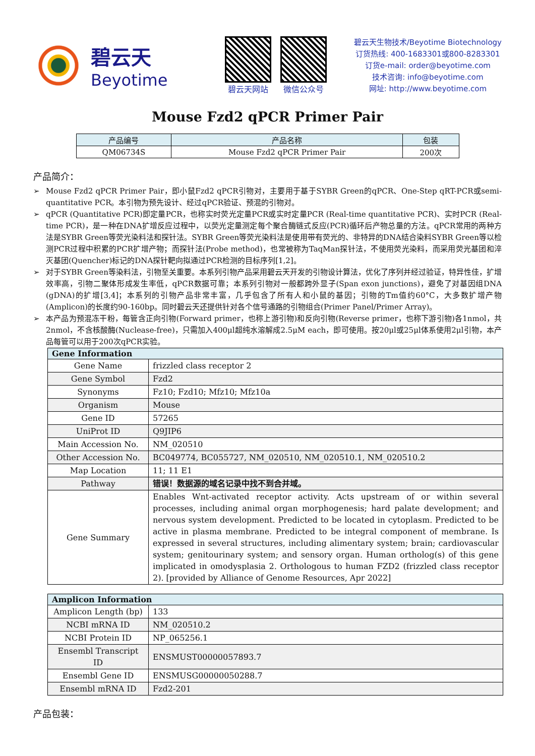碧云天
Beyotime
碧云天网站 微信公众号
碧云天生物技术/Beyotime Biotechnology
订货热线: 400-1683301或800-8283301
订货e-mail: order@beyotime.com
技术咨询: info@beyotime.com
网址: http://www.beyotime.com
Mouse Fzd2 qPCR Primer Pair
| 产品编号 | 产品名称 | 包装 |
| --- | --- | --- |
| QM06734S | Mouse Fzd2 qPCR Primer Pair | 200次 |
产品简介：
➢ Mouse Fzd2 qPCR Primer Pair，即小鼠Fzd2 qPCR引物对，主要用于基于SYBR Green的qPCR、One-Step qRT-PCR或semi-quantitative PCR。本引物为预先设计、经过qPCR验证、预混的引物对。
➢ qPCR (Quantitative PCR)即定量PCR，也称实时荧光定量PCR或实时定量PCR (Real-time quantitative PCR)、实时PCR (Real-time PCR)，是一种在DNA扩增反应过程中，以荧光定量测定每个聚合酶链式反应(PCR)循环后产物总量的方法。qPCR常用的两种方法是SYBR Green等荧光染料法和探针法。SYBR Green等荧光染料法是使用带有荧光的、非特异的DNA结合染料SYBR Green等以检测PCR过程中积累的PCR扩增产物；而探针法(Probe method)，也常被称为TaqMan探针法，不使用荧光染料，而采用荧光基团和淬灭基团(Quencher)标记的DNA探针靶向拟通过PCR检测的目标序列[1,2]。
➢ 对于SYBR Green等染料法，引物至关重要。本系列引物产品采用碧云天开发的引物设计算法，优化了序列并经过验证，特异性佳，扩增效率高，引物二聚体形成发生率低，qPCR数据可靠；本系列引物对一般都跨外显子(Span exon junctions)，避免了对基因组DNA (gDNA)的扩增[3,4]；本系列的引物产品非常丰富，几乎包含了所有人和小鼠的基因；引物的Tm值约60°C，大多数扩增产物(Amplicon)的长度约90-160bp。同时碧云天还提供针对各个信号通路的引物组合(Primer Panel/Primer Array)。
➢ 本产品为预混冻干粉，每管含正向引物(Forward primer，也称上游引物)和反向引物(Reverse primer，也称下游引物)各1nmol，共2nmol，不含核酸酶(Nuclease-free)，只需加入400μl超纯水溶解成2.5μM each，即可使用。按20μl或25μl体系使用2μl引物，本产品每管可以用于200次qPCR实验。
| Gene Information | |
| --- | --- |
| Gene Name | frizzled class receptor 2 |
| Gene Symbol | Fzd2 |
| Synonyms | Fz10; Fzd10; Mfz10; Mfz10a |
| Organism | Mouse |
| Gene ID | 57265 |
| UniProt ID | Q9JIP6 |
| Main Accession No. | NM_020510 |
| Other Accession No. | BC049774, BC055727, NM_020510, NM_020510.1, NM_020510.2 |
| Map Location | 11; 11 E1 |
| Pathway | 错误！数据源的域名记录中找不到合并域。 |
| Gene Summary | Enables Wnt-activated receptor activity. Acts upstream of or within several processes, including animal organ morphogenesis; hard palate development; and nervous system development. Predicted to be located in cytoplasm. Predicted to be active in plasma membrane. Predicted to be integral component of membrane. Is expressed in several structures, including alimentary system; brain; cardiovascular system; genitourinary system; and sensory organ. Human ortholog(s) of this gene implicated in omodysplasia 2. Orthologous to human FZD2 (frizzled class receptor 2). [provided by Alliance of Genome Resources, Apr 2022] |
| Amplicon Information | |
| --- | --- |
| Amplicon Length (bp) | 133 |
| NCBI mRNA ID | NM_020510.2 |
| NCBI Protein ID | NP_065256.1 |
| Ensembl Transcript ID | ENSMUST00000057893.7 |
| Ensembl Gene ID | ENSMUSG00000050288.7 |
| Ensembl mRNA ID | Fzd2-201 |
产品包装：